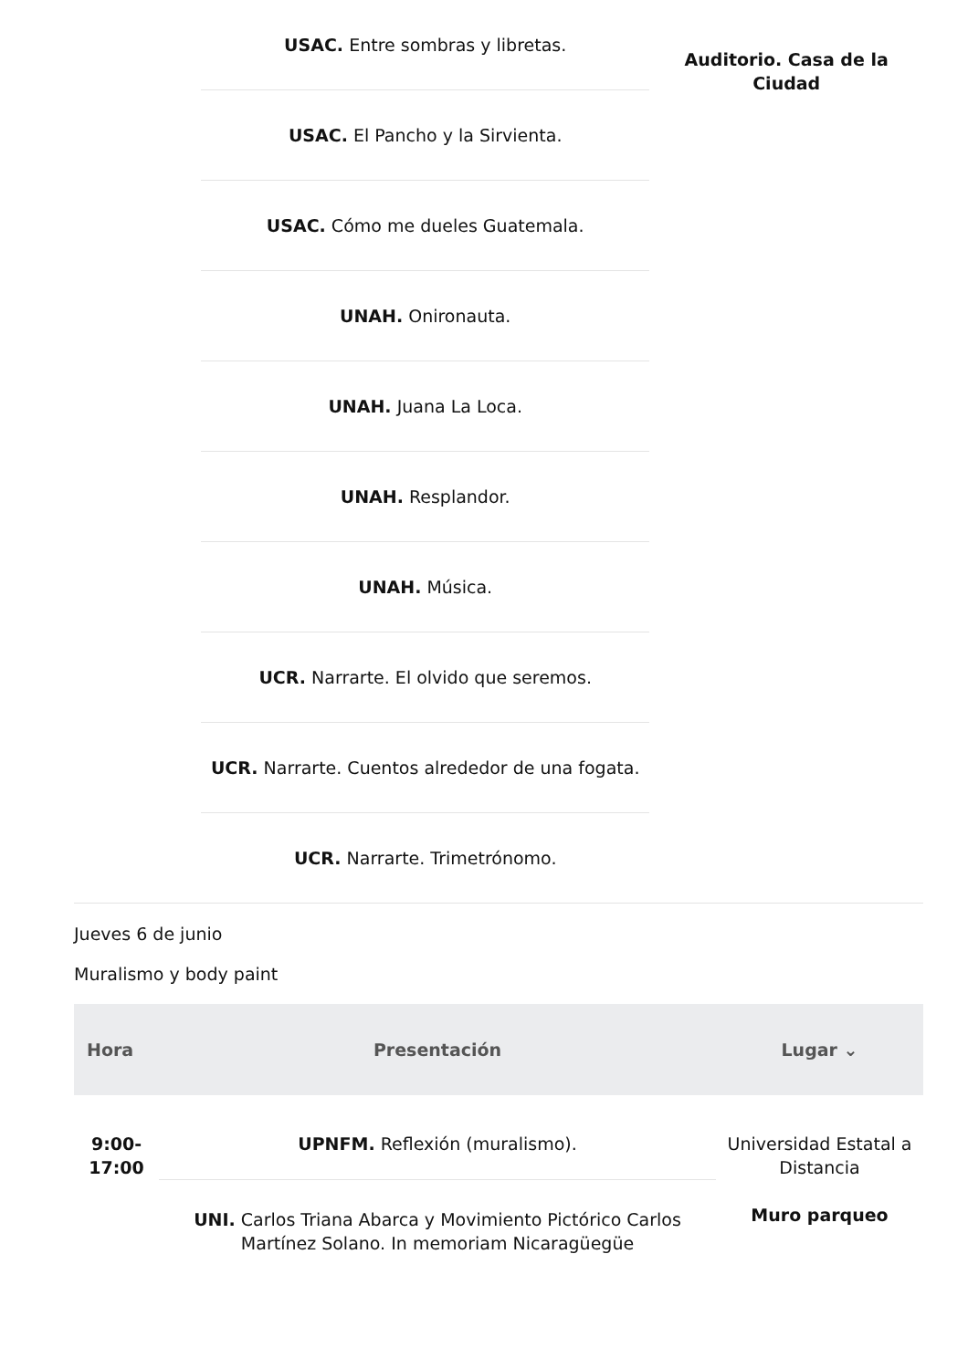USAC. Entre sombras y libretas.
USAC. El Pancho y la Sirvienta.
USAC. Cómo me dueles Guatemala.
UNAH. Onironauta.
UNAH. Juana La Loca.
UNAH. Resplandor.
UNAH. Música.
UCR. Narrarte. El olvido que seremos.
UCR. Narrarte. Cuentos alrededor de una fogata.
UCR. Narrarte. Trimetrónomo.
Auditorio. Casa de la Ciudad
Jueves 6 de junio
Muralismo y body paint
| Hora | Presentación | Lugar ⌄ |
| --- | --- | --- |
| 9:00- 17:00 | UPNFM. Reflexión (muralismo). | Universidad Estatal a Distancia Muro parqueo |
| | UNI. Carlos Triana Abarca y Movimiento Pictórico Carlos Martínez Solano. In memoriam Nicaragüegüe | |